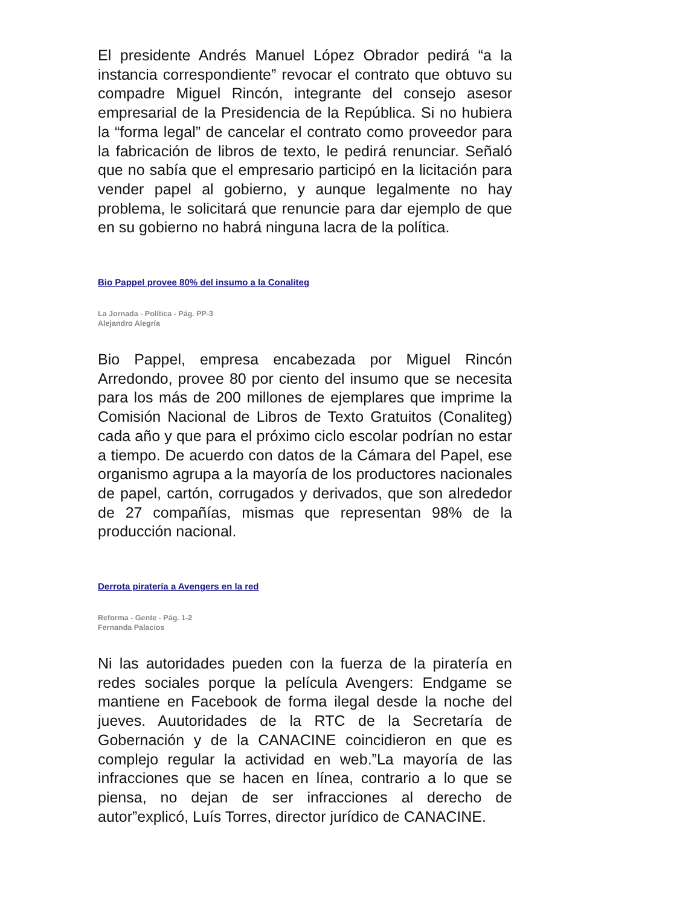El presidente Andrés Manuel López Obrador pedirá “a la instancia correspondiente” revocar el contrato que obtuvo su compadre Miguel Rincón, integrante del consejo asesor empresarial de la Presidencia de la República. Si no hubiera la “forma legal” de cancelar el contrato como proveedor para la fabricación de libros de texto, le pedirá renunciar. Señaló que no sabía que el empresario participó en la licitación para vender papel al gobierno, y aunque legalmente no hay problema, le solicitará que renuncie para dar ejemplo de que en su gobierno no habrá ninguna lacra de la política.
Bio Pappel provee 80% del insumo a la Conaliteg
La Jornada - Política - Pág. PP-3
Alejandro Alegría
Bio Pappel, empresa encabezada por Miguel Rincón Arredondo, provee 80 por ciento del insumo que se necesita para los más de 200 millones de ejemplares que imprime la Comisión Nacional de Libros de Texto Gratuitos (Conaliteg) cada año y que para el próximo ciclo escolar podrían no estar a tiempo. De acuerdo con datos de la Cámara del Papel, ese organismo agrupa a la mayoría de los productores nacionales de papel, cartón, corrugados y derivados, que son alrededor de 27 compañías, mismas que representan 98% de la producción nacional.
Derrota piratería a Avengers en la red
Reforma - Gente - Pág. 1-2
Fernanda Palacios
Ni las autoridades pueden con la fuerza de la piratería en redes sociales porque la película Avengers: Endgame se mantiene en Facebook de forma ilegal desde la noche del jueves. Auutoridades de la RTC de la Secretaría de Gobernación y de la CANACINE coincidieron en que es complejo regular la actividad en web.”La mayoría de las infracciones que se hacen en línea, contrario a lo que se piensa, no dejan de ser infracciones al derecho de autor”explicó, Luís Torres, director jurídico de CANACINE.